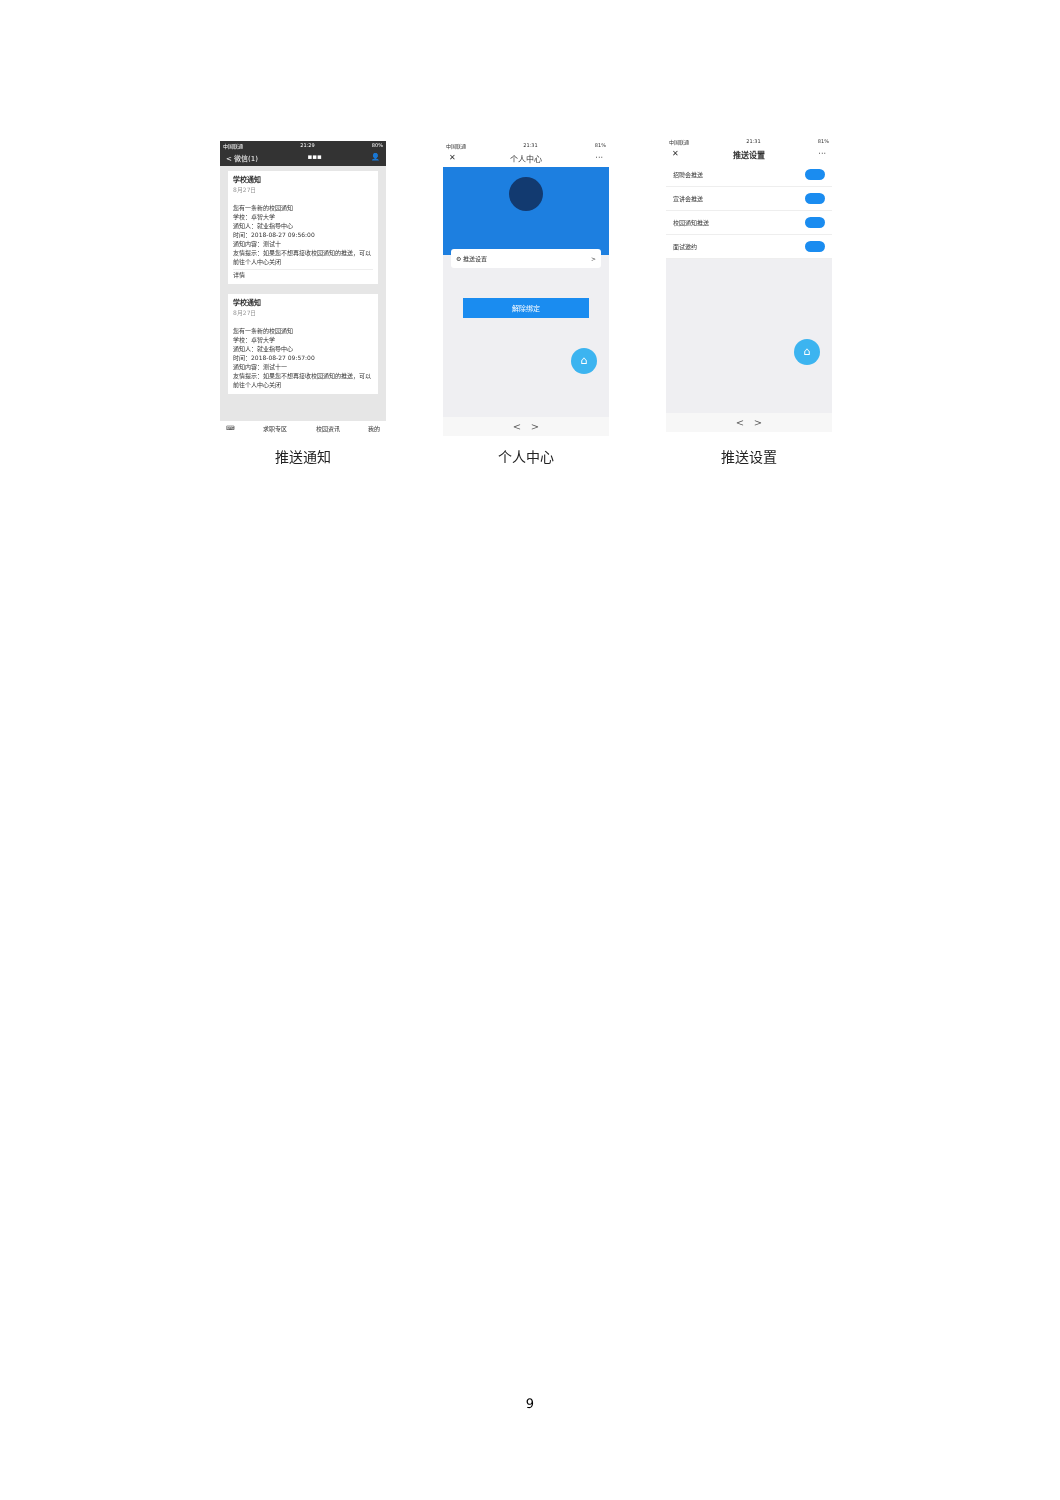中国联通 21:29 80%
< 微信(1) ▪▪▪ 👤
学校通知
8月27日
您有一条新的校园通知
学校：卓智大学
通知人：就业指导中心
时间：2018-08-27 09:56:00
通知内容：测试十
友情提示：如果您不想再接收校园通知的推送，可以前往个人中心关闭
详情
学校通知
8月27日
您有一条新的校园通知
学校：卓智大学
通知人：就业指导中心
时间：2018-08-27 09:57:00
通知内容：测试十一
友情提示：如果您不想再接收校园通知的推送，可以前往个人中心关闭
⌨ 求职专区 校园资讯 我的
推送通知
中国联通 21:31 81%
✕ 个人中心 ···
⚙ 推送设置 >
解除绑定
⌂
< >
个人中心
中国联通 21:31 81%
✕ 推送设置 ···
招聘会推送
宣讲会推送
校园通知推送
面试邀约
⌂
< >
推送设置
9